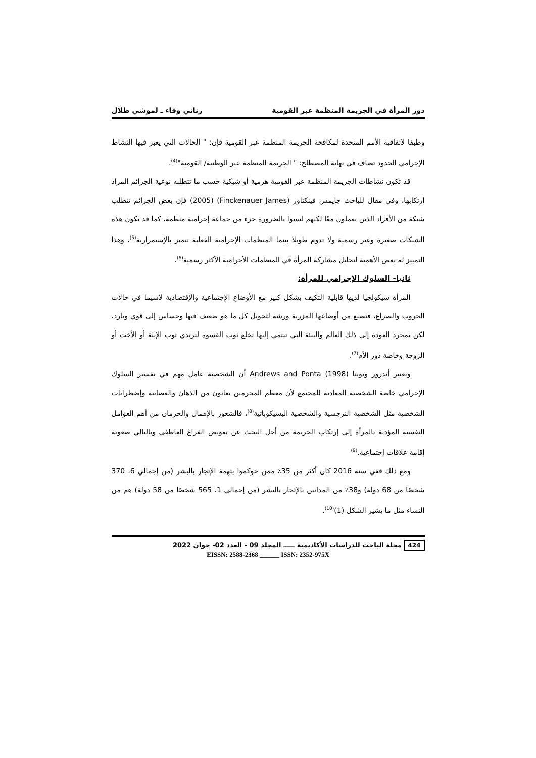دور المرأة في الجريمة المنظمة عبر القومية زناتي وفاء ـ لموشي طلال
وطبقا لاتفاقية الأمم المتحدة لمكافحة الجريمة المنظمة عبر القومية فإن: " الحالات التي يعبر فيها النشاط الإجرامي الحدود تضاف في نهاية المصطلح: " الجريمة المنظمة عبر الوطنية/ القومية"<sup>(4)</sup>.
قد تكون نشاطات الجريمة المنظمة عبر القومية هرمية أو شبكية حسب ما تتطلبه نوعية الجرائم المراد إرتكابها، وفي مقال للباحث جايمس فينكناور (Finckenauer James) (2005) فإن بعض الجرائم تتطلب شبكة من الأفراد الذين يعملون معًا لكنهم ليسوا بالضرورة جزء من جماعة إجرامية منظمة، كما قد تكون هذه الشبكات صغيرة وغير رسمية ولا تدوم طويلا بينما المنظمات الإجرامية الفعلية تتميز بالإستمرارية<sup>(5)</sup>، وهذا التمييز له بعض الأهمية لتحليل مشاركة المرأة في المنظمات الأجرامية الأكثر رسمية<sup>(6)</sup>.
ثانيا- السلوك الإجرامي للمرأة:
المرأة سيكولجيا لديها قابلية التكيف بشكل كبير مع الأوضاع الإجتماعية والإقتصادية لاسيما في حالات الحروب والصراع، فتصنع من أوضاعها المزرية ورشة لتحويل كل ما هو ضعيف فيها وحساس إلى قوي وبارد، لكن بمجرد العودة إلى ذلك العالم والبيئة التي تنتمي إليها تخلع ثوب القسوة لترتدي ثوب الإبنة أو الأخت أو الزوجة وخاصة دور الأم<sup>(7)</sup>.
ويعتبر أندروز وبونتا Andrews and Ponta (1998) أن الشخصية عامل مهم في تفسير السلوك الإجرامي خاصة الشخصية المعادية للمجتمع لأن معظم المجرمين يعانون من الذهان والعصابية وإضطرابات الشخصية مثل الشخصية النرجسية والشخصية البسيكوباتية<sup>(8)</sup>، فالشعور بالإهمال والحرمان من أهم العوامل النفسية المؤدية بالمرأة إلى إرتكاب الجريمة من أجل البحث عن تعويض الفراغ العاطفي وبالتالي صعوبة إقامة علاقات إجتماعية.<sup>(9)</sup>
ومع ذلك ففي سنة 2016 كان أكثر من 35٪ ممن حوكموا بتهمة الإتجار بالبشر (من إجمالي 6، 370 شخصًا من 68 دولة) و38٪ من المدانين بالإتجار بالبشر (من إجمالي 1، 565 شخصًا من 58 دولة) هم من النساء مثل ما يشير الشكل (1)<sup>(10)</sup>.
424 مجلة الباحث للدراسات الأكاديمية ـــــ المجلد 09 - العدد 02- جوان 2022
EISSN: 2588-2368 ______ ISSN: 2352-975X